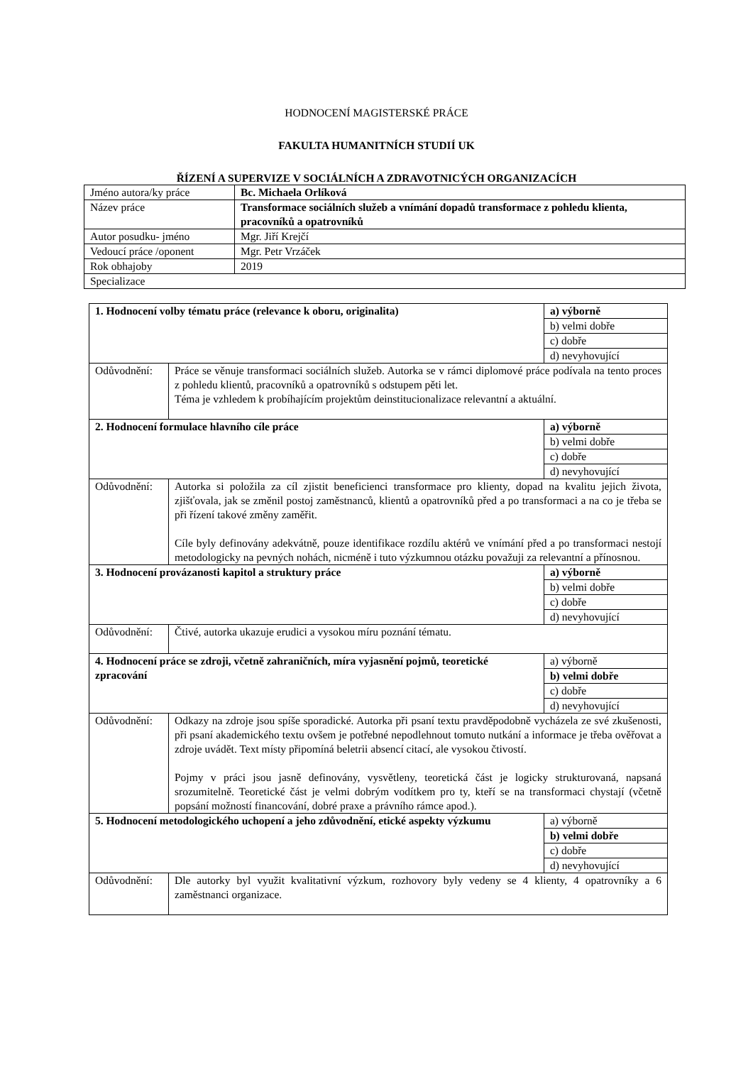HODNOCENÍ MAGISTERSKÉ PRÁCE
FAKULTA HUMANITNÍCH STUDIÍ UK
ŘÍZENÍ A SUPERVIZE V SOCIÁLNÍCH A ZDRAVOTNICÝCH ORGANIZACÍCH
| Jméno autora/ky práce | Bc. Michaela Orlíková |
| Název práce | Transformace sociálních služeb a vnímání dopadů transformace z pohledu klienta, pracovníků a opatrovníků |
| Autor posudku- jméno | Mgr. Jiří Krejčí |
| Vedoucí práce /oponent | Mgr. Petr Vrzáček |
| Rok obhajoby | 2019 |
| Specializace | |
| 1. Hodnocení volby tématu práce (relevance k oboru, originalita) | | a) výborně |
| | | b) velmi dobře |
| | | c) dobře |
| | | d) nevyhovující |
| Odůvodnění: | Práce se věnuje transformaci sociálních služeb. Autorka se v rámci diplomové práce podívala na tento proces z pohledu klientů, pracovníků a opatrovníků s odstupem pěti let. Téma je vzhledem k probíhajícím projektům deinstitucionalizace relevantní a aktuální. | |
| 2. Hodnocení formulace hlavního cíle práce | | a) výborně |
| | | b) velmi dobře |
| | | c) dobře |
| | | d) nevyhovující |
| Odůvodnění: | Autorka si položila za cíl zjistit beneficienci transformace pro klienty, dopad na kvalitu jejich života, zjišťovala, jak se změnil postoj zaměstnanců, klientů a opatrovníků před a po transformaci a na co je třeba se při řízení takové změny zaměřit. Cíle byly definovány adekvátně, pouze identifikace rozdílu aktérů ve vnímání před a po transformaci nestojí metodologicky na pevných nohách, nicméně i tuto výzkumnou otázku považuji za relevantní a přínosnou. | |
| 3. Hodnocení provázanosti kapitol a struktury práce | | a) výborně |
| | | b) velmi dobře |
| | | c) dobře |
| | | d) nevyhovující |
| Odůvodnění: | Čtivé, autorka ukazuje erudici a vysokou míru poznání tématu. | |
| 4. Hodnocení práce se zdroji, včetně zahraničních, míra vyjasnění pojmů, teoretické zpracování | | a) výborně |
| | | b) velmi dobře |
| | | c) dobře |
| | | d) nevyhovující |
| Odůvodnění: | Odkazy na zdroje jsou spíše sporadické. Autorka při psaní textu pravděpodobně vycházela ze své zkušenosti, při psaní akademického textu ovšem je potřebné nepodlehnout tomuto nutkání a informace je třeba ověřovat a zdroje uvádět. Text místy připomíná beletrii absencí citací, ale vysokou čtivostí. Pojmy v práci jsou jasně definovány, vysvětleny, teoretická část je logicky strukturovaná, napsaná srozumitelně. Teoretické část je velmi dobrým vodítkem pro ty, kteří se na transformaci chystají (včetně popsání možností financování, dobré praxe a právního rámce apod.). | |
| 5. Hodnocení metodologického uchopení a jeho zdůvodnění, etické aspekty výzkumu | | a) výborně |
| | | b) velmi dobře |
| | | c) dobře |
| | | d) nevyhovující |
| Odůvodnění: | Dle autorky byl využit kvalitativní výzkum, rozhovory byly vedeny se 4 klienty, 4 opatrovníky a 6 zaměstnanci organizace. | |